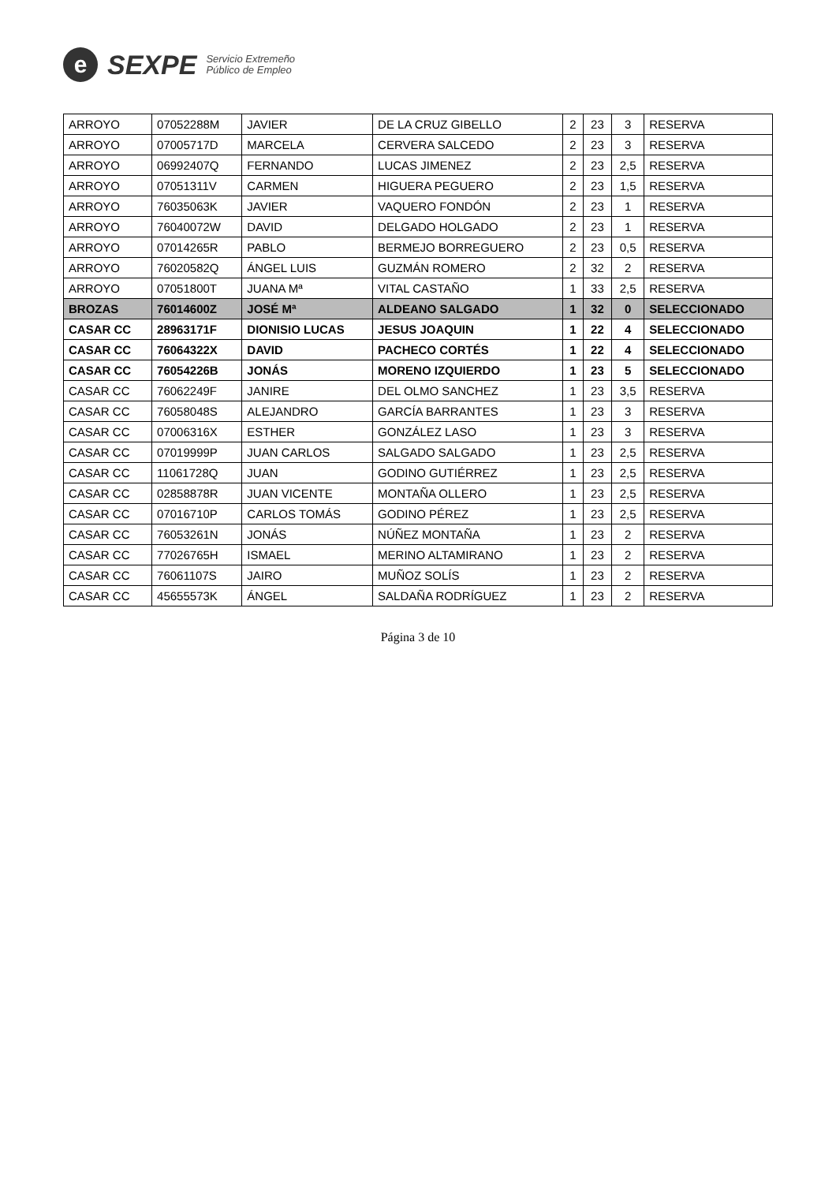e
SEXPE
Servicio Extremeño
Público de Empleo
| ARROYO | 07052288M | JAVIER | DE LA CRUZ GIBELLO | 2 | 23 | 3 | RESERVA |
| ARROYO | 07005717D | MARCELA | CERVERA SALCEDO | 2 | 23 | 3 | RESERVA |
| ARROYO | 06992407Q | FERNANDO | LUCAS JIMENEZ | 2 | 23 | 2,5 | RESERVA |
| ARROYO | 07051311V | CARMEN | HIGUERA PEGUERO | 2 | 23 | 1,5 | RESERVA |
| ARROYO | 76035063K | JAVIER | VAQUERO FONDÓN | 2 | 23 | 1 | RESERVA |
| ARROYO | 76040072W | DAVID | DELGADO HOLGADO | 2 | 23 | 1 | RESERVA |
| ARROYO | 07014265R | PABLO | BERMEJO BORREGUERO | 2 | 23 | 0,5 | RESERVA |
| ARROYO | 76020582Q | ÁNGEL LUIS | GUZMÁN ROMERO | 2 | 32 | 2 | RESERVA |
| ARROYO | 07051800T | JUANA Mª | VITAL CASTAÑO | 1 | 33 | 2,5 | RESERVA |
| BROZAS | 76014600Z | JOSÉ Mª | ALDEANO SALGADO | 1 | 32 | 0 | SELECCIONADO |
| CASAR CC | 28963171F | DIONISIO LUCAS | JESUS JOAQUIN | 1 | 22 | 4 | SELECCIONADO |
| CASAR CC | 76064322X | DAVID | PACHECO CORTÉS | 1 | 22 | 4 | SELECCIONADO |
| CASAR CC | 76054226B | JONÁS | MORENO IZQUIERDO | 1 | 23 | 5 | SELECCIONADO |
| CASAR CC | 76062249F | JANIRE | DEL OLMO SANCHEZ | 1 | 23 | 3,5 | RESERVA |
| CASAR CC | 76058048S | ALEJANDRO | GARCÍA BARRANTES | 1 | 23 | 3 | RESERVA |
| CASAR CC | 07006316X | ESTHER | GONZÁLEZ LASO | 1 | 23 | 3 | RESERVA |
| CASAR CC | 07019999P | JUAN CARLOS | SALGADO SALGADO | 1 | 23 | 2,5 | RESERVA |
| CASAR CC | 11061728Q | JUAN | GODINO GUTIÉRREZ | 1 | 23 | 2,5 | RESERVA |
| CASAR CC | 02858878R | JUAN VICENTE | MONTAÑA OLLERO | 1 | 23 | 2,5 | RESERVA |
| CASAR CC | 07016710P | CARLOS TOMÁS | GODINO PÉREZ | 1 | 23 | 2,5 | RESERVA |
| CASAR CC | 76053261N | JONÁS | NÚÑEZ MONTAÑA | 1 | 23 | 2 | RESERVA |
| CASAR CC | 77026765H | ISMAEL | MERINO ALTAMIRANO | 1 | 23 | 2 | RESERVA |
| CASAR CC | 76061107S | JAIRO | MUÑOZ SOLÍS | 1 | 23 | 2 | RESERVA |
| CASAR CC | 45655573K | ÁNGEL | SALDAÑA RODRÍGUEZ | 1 | 23 | 2 | RESERVA |
Página 3 de 10